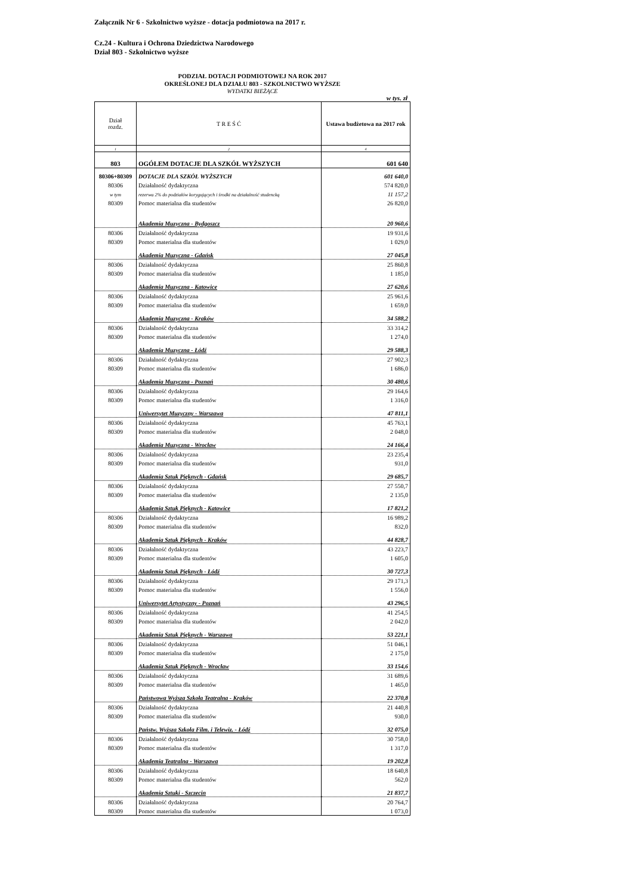Załącznik Nr 6 - Szkolnictwo wyższe - dotacja podmiotowa na 2017 r.
Cz.24 - Kultura i Ochrona Dziedzictwa Narodowego
Dział 803 - Szkolnictwo wyższe
PODZIAŁ DOTACJI PODMIOTOWEJ NA ROK 2017
OKREŚLONEJ DLA DZIAŁU 803 - SZKOLNICTWO WYŻSZE
WYDATKI BIEŻĄCE
w tys. zł
| Dział rozdz. | T R E Ś Ć | Ustawa budżetowa na 2017 rok |
| 1 | 2 | 4 |
| 803 | OGÓŁEM DOTACJE DLA SZKÓŁ WYŻSZYCH | 601 640 |
| 80306+80309 | DOTACJE DLA SZKÓŁ WYŻSZYCH | 601 640,0 |
| 80306 | Działalność dydaktyczna | 574 820,0 |
| w tym | rezerwa 2% do podziałów korygujących i środki na działalność studencką | 11 157,2 |
| 80309 | Pomoc materialna dla studentów | 26 820,0 |
| | Akademia Muzyczna - Bydgoszcz | 20 960,6 |
| 80306 | Działalność dydaktyczna | 19 931,6 |
| 80309 | Pomoc materialna dla studentów | 1 029,0 |
| | Akademia Muzyczna - Gdańsk | 27 045,8 |
| 80306 | Działalność dydaktyczna | 25 860,8 |
| 80309 | Pomoc materialna dla studentów | 1 185,0 |
| | Akademia Muzyczna - Katowice | 27 620,6 |
| 80306 | Działalność dydaktyczna | 25 961,6 |
| 80309 | Pomoc materialna dla studentów | 1 659,0 |
| | Akademia Muzyczna - Kraków | 34 588,2 |
| 80306 | Działalność dydaktyczna | 33 314,2 |
| 80309 | Pomoc materialna dla studentów | 1 274,0 |
| | Akademia Muzyczna - Łódź | 29 588,3 |
| 80306 | Działalność dydaktyczna | 27 902,3 |
| 80309 | Pomoc materialna dla studentów | 1 686,0 |
| | Akademia Muzyczna - Poznań | 30 480,6 |
| 80306 | Działalność dydaktyczna | 29 164,6 |
| 80309 | Pomoc materialna dla studentów | 1 316,0 |
| | Uniwersytet Muzyczny - Warszawa | 47 811,1 |
| 80306 | Działalność dydaktyczna | 45 763,1 |
| 80309 | Pomoc materialna dla studentów | 2 048,0 |
| | Akademia Muzyczna - Wrocław | 24 166,4 |
| 80306 | Działalność dydaktyczna | 23 235,4 |
| 80309 | Pomoc materialna dla studentów | 931,0 |
| | Akademia Sztuk Pięknych - Gdańsk | 29 685,7 |
| 80306 | Działalność dydaktyczna | 27 550,7 |
| 80309 | Pomoc materialna dla studentów | 2 135,0 |
| | Akademia Sztuk Pięknych - Katowice | 17 821,2 |
| 80306 | Działalność dydaktyczna | 16 989,2 |
| 80309 | Pomoc materialna dla studentów | 832,0 |
| | Akademia Sztuk Pięknych - Kraków | 44 828,7 |
| 80306 | Działalność dydaktyczna | 43 223,7 |
| 80309 | Pomoc materialna dla studentów | 1 605,0 |
| | Akademia Sztuk Pięknych - Łódź | 30 727,3 |
| 80306 | Działalność dydaktyczna | 29 171,3 |
| 80309 | Pomoc materialna dla studentów | 1 556,0 |
| | Uniwersytet Artystyczny - Poznań | 43 296,5 |
| 80306 | Działalność dydaktyczna | 41 254,5 |
| 80309 | Pomoc materialna dla studentów | 2 042,0 |
| | Akademia Sztuk Pięknych - Warszawa | 53 221,1 |
| 80306 | Działalność dydaktyczna | 51 046,1 |
| 80309 | Pomoc materialna dla studentów | 2 175,0 |
| | Akademia Sztuk Pięknych - Wrocław | 33 154,6 |
| 80306 | Działalność dydaktyczna | 31 689,6 |
| 80309 | Pomoc materialna dla studentów | 1 465,0 |
| | Państwowa Wyższa Szkoła Teatralna - Kraków | 22 370,8 |
| 80306 | Działalność dydaktyczna | 21 440,8 |
| 80309 | Pomoc materialna dla studentów | 930,0 |
| | Państw. Wyższa Szkoła Film. i Telewiz. - Łódź | 32 075,0 |
| 80306 | Działalność dydaktyczna | 30 758,0 |
| 80309 | Pomoc materialna dla studentów | 1 317,0 |
| | Akademia Teatralna - Warszawa | 19 202,8 |
| 80306 | Działalność dydaktyczna | 18 640,8 |
| 80309 | Pomoc materialna dla studentów | 562,0 |
| | Akademia Sztuki - Szczecin | 21 837,7 |
| 80306 | Działalność dydaktyczna | 20 764,7 |
| 80309 | Pomoc materialna dla studentów | 1 073,0 |